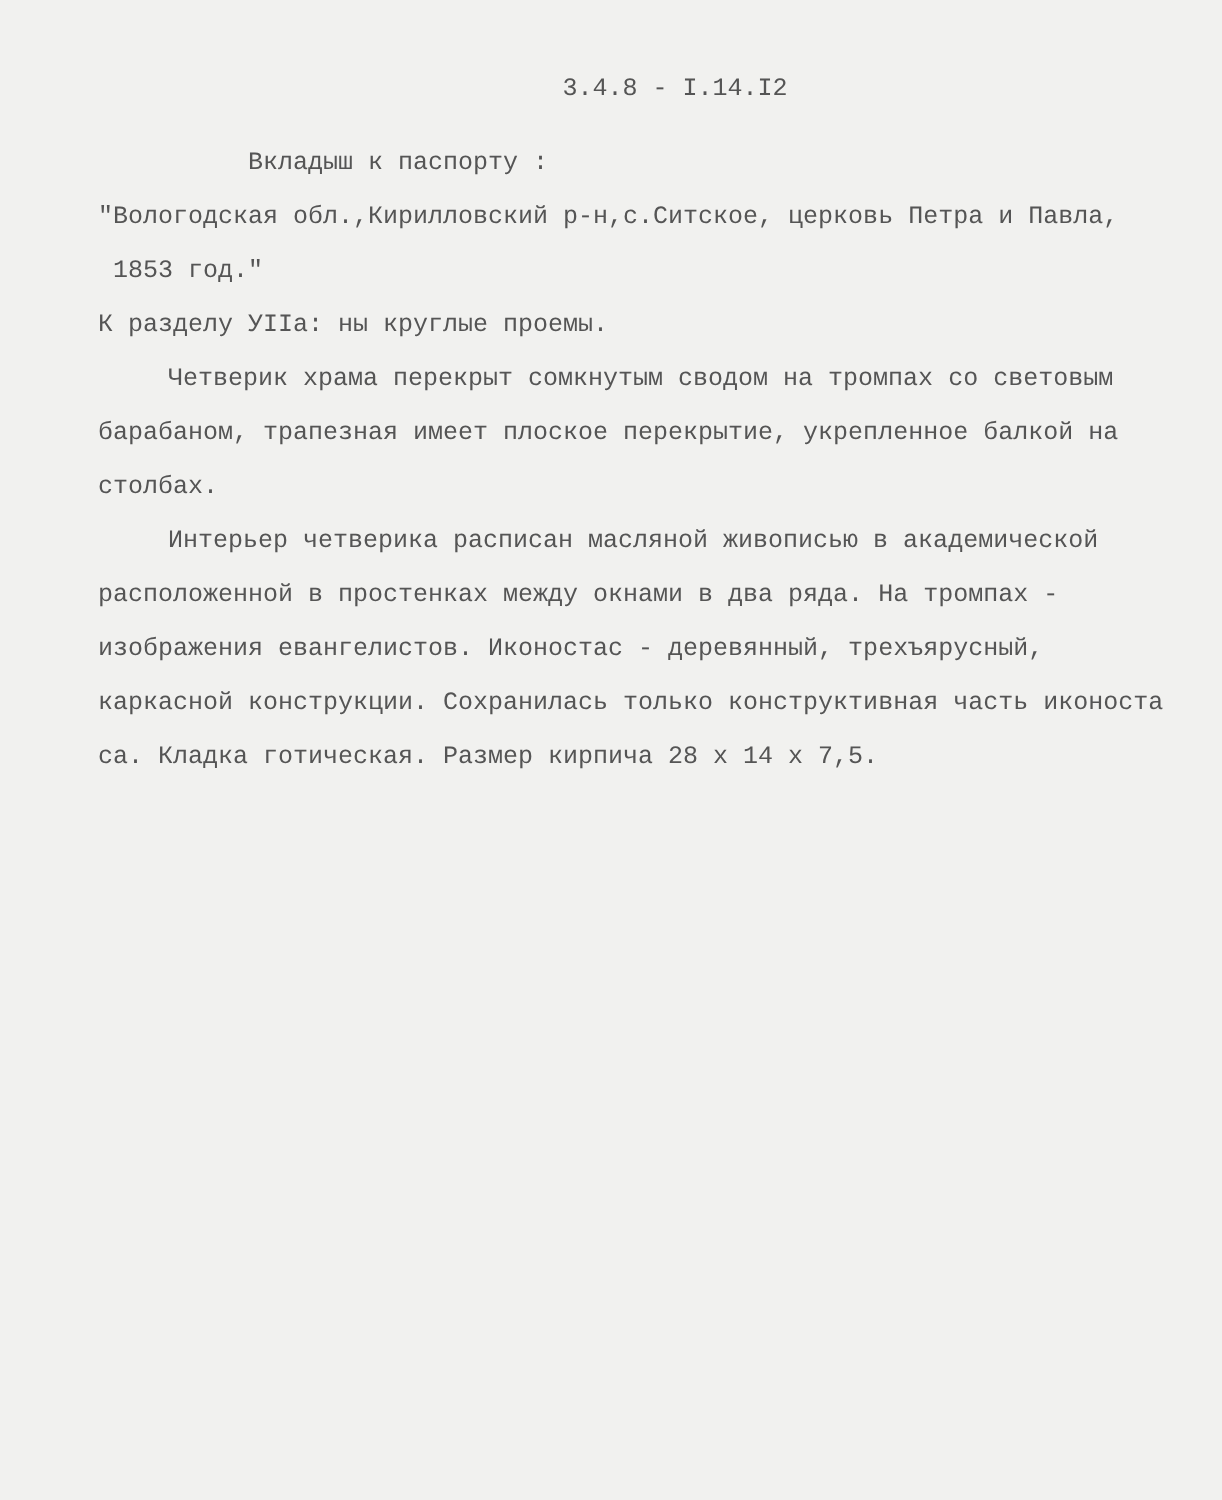3.4.8 - I.14.I2
Вкладыш к паспорту :
"Вологодская обл.,Кирилловский р-н,с.Ситское, церковь Петра и Павла,
1853 год."
К разделу УIIа: ны круглые проемы.
Четверик храма перекрыт сомкнутым сводом на тромпах со световым барабаном, трапезная имеет плоское перекрытие, укрепленное балкой на столбах.
Интерьер четверика расписан масляной живописью в академической расположенной в простенках между окнами в два ряда. На тромпах - изображения евангелистов. Иконостас - деревянный, трехъярусный, каркасной конструкции. Сохранилась только конструктивная часть иконоста са. Кладка готическая. Размер кирпича 28 х 14 х 7,5.